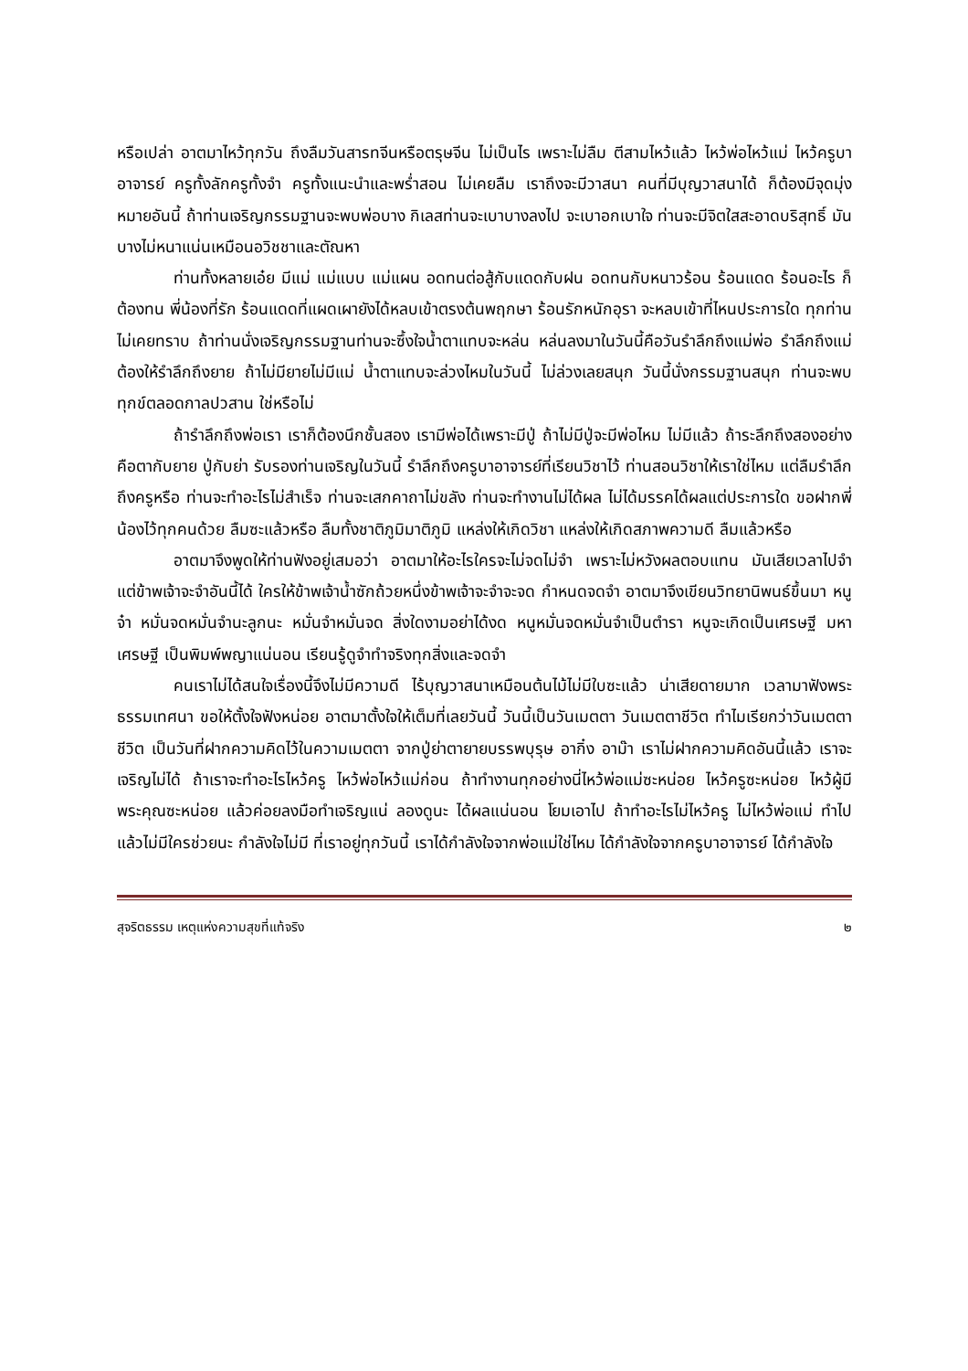หรือเปล่า อาตมาไหว้ทุกวัน ถึงลืมวันสารทจีนหรือตรุษจีน ไม่เป็นไร เพราะไม่ลืม ตีสามไหว้แล้ว ไหว้พ่อไหว้แม่ ไหว้ครูบาอาจารย์ ครูทั้งลักครูทั้งจำ ครูทั้งแนะนำและพร่ำสอน ไม่เคยลืม เราถึงจะมีวาสนา คนที่มีบุญวาสนาได้ ก็ต้องมีจุดมุ่งหมายอันนี้ ถ้าท่านเจริญกรรมฐานจะพบพ่อบาง กิเลสท่านจะเบาบางลงไป จะเบาอกเบาใจ ท่านจะมีจิตใสสะอาดบริสุทธิ์ มันบางไม่หนาแน่นเหมือนอวิชชาและตัณหา
ท่านทั้งหลายเอ๋ย มีแม่ แม่แบบ แม่แผน อดทนต่อสู้กับแดดกับฝน อดทนกับหนาวร้อน ร้อนแดด ร้อนอะไร ก็ต้องทน พี่น้องที่รัก ร้อนแดดที่แผดเผายังได้หลบเข้าตรงต้นพฤกษา ร้อนรักหนักอุรา จะหลบเข้าที่ไหนประการใด ทุกท่านไม่เคยทราบ ถ้าท่านนั่งเจริญกรรมฐานท่านจะซึ้งใจน้ำตาแทบจะหล่น หล่นลงมาในวันนี้คือวันรำลึกถึงแม่พ่อ รำลึกถึงแม่ต้องให้รำลึกถึงยาย ถ้าไม่มียายไม่มีแม่ น้ำตาแทบจะล่วงไหมในวันนี้ ไม่ล่วงเลยสนุก วันนี้นั่งกรรมฐานสนุก ท่านจะพบทุกข์ตลอดกาลปวสาน ใช่หรือไม่
ถ้ารำลึกถึงพ่อเรา เราก็ต้องนึกชั้นสอง เรามีพ่อได้เพราะมีปู่ ถ้าไม่มีปู่จะมีพ่อไหม ไม่มีแล้ว ถ้าระลึกถึงสองอย่างคือตากับยาย ปู่กับย่า รับรองท่านเจริญในวันนี้ รำลึกถึงครูบาอาจารย์ที่เรียนวิชาไว้ ท่านสอนวิชาให้เราใช่ไหม แต่ลืมรำลึกถึงครูหรือ ท่านจะทำอะไรไม่สำเร็จ ท่านจะเสกคาถาไม่ขลัง ท่านจะทำงานไม่ได้ผล ไม่ได้มรรคได้ผลแต่ประการใด ขอฝากพี่น้องไว้ทุกคนด้วย ลืมซะแล้วหรือ ลืมทั้งชาติภูมิมาติภูมิ แหล่งให้เกิดวิชา แหล่งให้เกิดสภาพความดี ลืมแล้วหรือ
อาตมาจึงพูดให้ท่านฟังอยู่เสมอว่า อาตมาให้อะไรใครจะไม่จดไม่จำ เพราะไม่หวังผลตอบแทน มันเสียเวลาไปจำ แต่ข้าพเจ้าจะจำอันนี้ได้ ใครให้ข้าพเจ้าน้ำซักถ้วยหนึ่งข้าพเจ้าจะจำจะจด กำหนดจดจำ อาตมาจึงเขียนวิทยานิพนธ์ขึ้นมา หนูจ๋า หมั่นจดหมั่นจำนะลูกนะ หมั่นจำหมั่นจด สิ่งใดงามอย่าได้งด หนูหมั่นจดหมั่นจำเป็นตำรา หนูจะเกิดเป็นเศรษฐี มหาเศรษฐี เป็นพิมพ์พญาแน่นอน เรียนรู้ดูจำทำจริงทุกสิ่งและจดจำ
คนเราไม่ได้สนใจเรื่องนี้จึงไม่มีความดี ไร้บุญวาสนาเหมือนต้นไม้ไม่มีใบซะแล้ว น่าเสียดายมาก เวลามาฟังพระธรรมเทศนา ขอให้ตั้งใจฟังหน่อย อาตมาตั้งใจให้เต็มที่เลยวันนี้ วันนี้เป็นวันเมตตา วันเมตตาชีวิต ทำไมเรียกว่าวันเมตตาชีวิต เป็นวันที่ฝากความคิดไว้ในความเมตตา จากปู่ย่าตายายบรรพบุรุษ อากิ๋ง อาม๊า เราไม่ฝากความคิดอันนี้แล้ว เราจะเจริญไม่ได้ ถ้าเราจะทำอะไรไหว้ครู ไหว้พ่อไหว้แม่ก่อน ถ้าทำงานทุกอย่างนี่ไหว้พ่อแม่ซะหน่อย ไหว้ครูซะหน่อย ไหว้ผู้มีพระคุณซะหน่อย แล้วค่อยลงมือทำเจริญแน่ ลองดูนะ ได้ผลแน่นอน โยมเอาไป ถ้าทำอะไรไม่ไหว้ครู ไม่ไหว้พ่อแม่ ทำไปแล้วไม่มีใครช่วยนะ กำลังใจไม่มี ที่เราอยู่ทุกวันนี้ เราได้กำลังใจจากพ่อแม่ใช่ไหม ได้กำลังใจจากครูบาอาจารย์ ได้กำลังใจ
สุจริตธรรม เหตุแห่งความสุขที่แท้จริง ๒